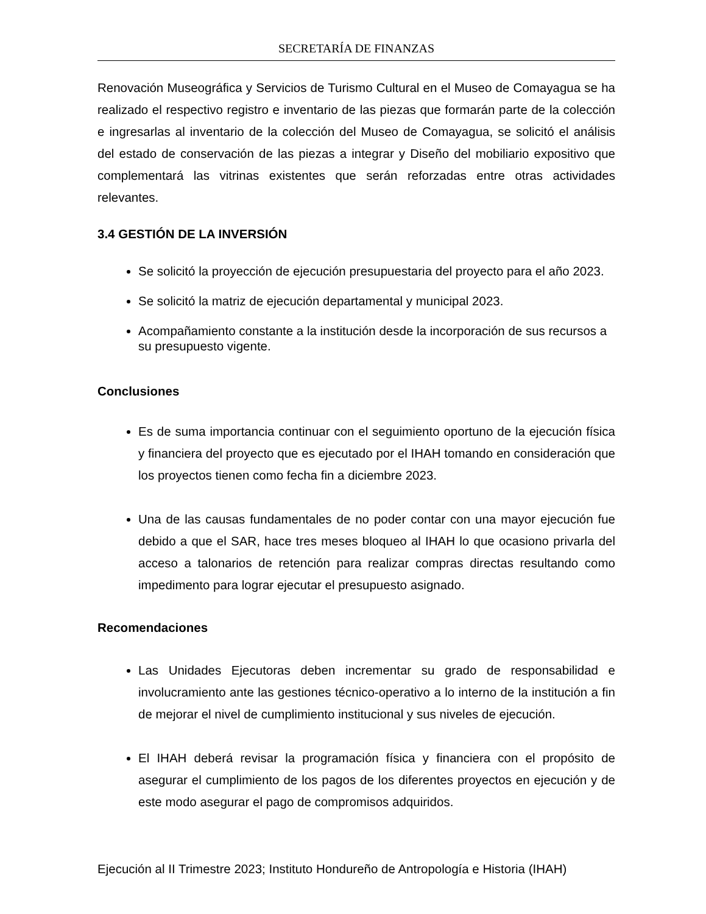SECRETARÍA DE FINANZAS
Renovación Museográfica y Servicios de Turismo Cultural en el Museo de Comayagua se ha realizado el respectivo registro e inventario de las piezas que formarán parte de la colección e ingresarlas al inventario de la colección del Museo de Comayagua, se solicitó el análisis del estado de conservación de las piezas a integrar y Diseño del mobiliario expositivo que complementará las vitrinas existentes que serán reforzadas entre otras actividades relevantes.
3.4 GESTIÓN DE LA INVERSIÓN
Se solicitó la proyección de ejecución presupuestaria del proyecto para el año 2023.
Se solicitó la matriz de ejecución departamental y municipal 2023.
Acompañamiento constante a la institución desde la incorporación de sus recursos a su presupuesto vigente.
Conclusiones
Es de suma importancia continuar con el seguimiento oportuno de la ejecución física y financiera del proyecto que es ejecutado por el IHAH tomando en consideración que los proyectos tienen como fecha fin a diciembre 2023.
Una de las causas fundamentales de no poder contar con una mayor ejecución fue debido a que el SAR, hace tres meses bloqueo al IHAH lo que ocasiono privarla del acceso a talonarios de retención para realizar compras directas resultando como impedimento para lograr ejecutar el presupuesto asignado.
Recomendaciones
Las Unidades Ejecutoras deben incrementar su grado de responsabilidad e involucramiento ante las gestiones técnico-operativo a lo interno de la institución a fin de mejorar el nivel de cumplimiento institucional y sus niveles de ejecución.
El IHAH deberá revisar la programación física y financiera con el propósito de asegurar el cumplimiento de los pagos de los diferentes proyectos en ejecución y de este modo asegurar el pago de compromisos adquiridos.
Ejecución al II Trimestre 2023; Instituto Hondureño de Antropología e Historia (IHAH)